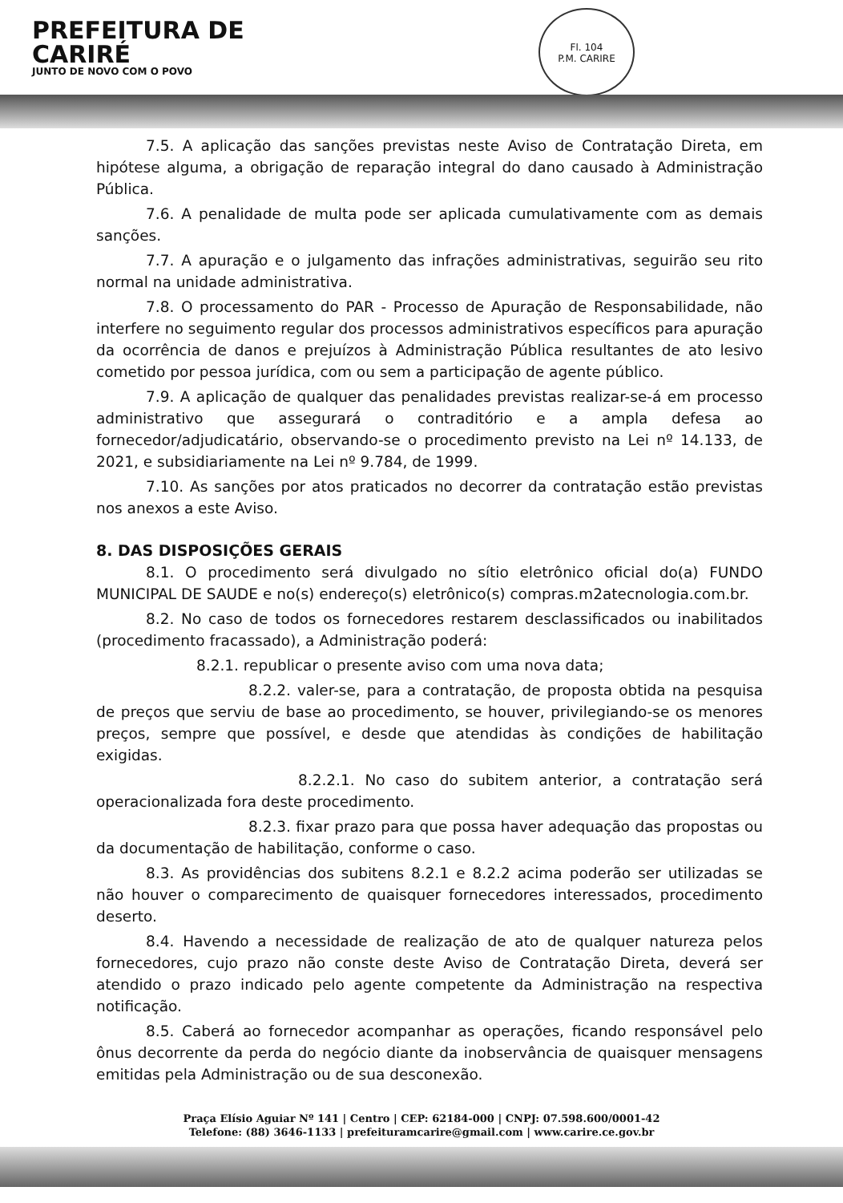PREFEITURA DE
CARIRÉ
JUNTO DE NOVO COM O POVO
Fl. 104
P.M. CARIRE
7.5. A aplicação das sanções previstas neste Aviso de Contratação Direta, em hipótese alguma, a obrigação de reparação integral do dano causado à Administração Pública.
7.6. A penalidade de multa pode ser aplicada cumulativamente com as demais sanções.
7.7. A apuração e o julgamento das infrações administrativas, seguirão seu rito normal na unidade administrativa.
7.8. O processamento do PAR - Processo de Apuração de Responsabilidade, não interfere no seguimento regular dos processos administrativos específicos para apuração da ocorrência de danos e prejuízos à Administração Pública resultantes de ato lesivo cometido por pessoa jurídica, com ou sem a participação de agente público.
7.9. A aplicação de qualquer das penalidades previstas realizar-se-á em processo administrativo que assegurará o contraditório e a ampla defesa ao fornecedor/adjudicatário, observando-se o procedimento previsto na Lei nº 14.133, de 2021, e subsidiariamente na Lei nº 9.784, de 1999.
7.10. As sanções por atos praticados no decorrer da contratação estão previstas nos anexos a este Aviso.
8. DAS DISPOSIÇÕES GERAIS
8.1. O procedimento será divulgado no sítio eletrônico oficial do(a) FUNDO MUNICIPAL DE SAUDE e no(s) endereço(s) eletrônico(s) compras.m2atecnologia.com.br.
8.2. No caso de todos os fornecedores restarem desclassificados ou inabilitados (procedimento fracassado), a Administração poderá:
8.2.1. republicar o presente aviso com uma nova data;
8.2.2. valer-se, para a contratação, de proposta obtida na pesquisa de preços que serviu de base ao procedimento, se houver, privilegiando-se os menores preços, sempre que possível, e desde que atendidas às condições de habilitação exigidas.
8.2.2.1. No caso do subitem anterior, a contratação será operacionalizada fora deste procedimento.
8.2.3. fixar prazo para que possa haver adequação das propostas ou da documentação de habilitação, conforme o caso.
8.3. As providências dos subitens 8.2.1 e 8.2.2 acima poderão ser utilizadas se não houver o comparecimento de quaisquer fornecedores interessados, procedimento deserto.
8.4. Havendo a necessidade de realização de ato de qualquer natureza pelos fornecedores, cujo prazo não conste deste Aviso de Contratação Direta, deverá ser atendido o prazo indicado pelo agente competente da Administração na respectiva notificação.
8.5. Caberá ao fornecedor acompanhar as operações, ficando responsável pelo ônus decorrente da perda do negócio diante da inobservância de quaisquer mensagens emitidas pela Administração ou de sua desconexão.
Praça Elísio Aguiar Nº 141 | Centro | CEP: 62184-000 | CNPJ: 07.598.600/0001-42
Telefone: (88) 3646-1133 | prefeituramcarire@gmail.com | www.carire.ce.gov.br